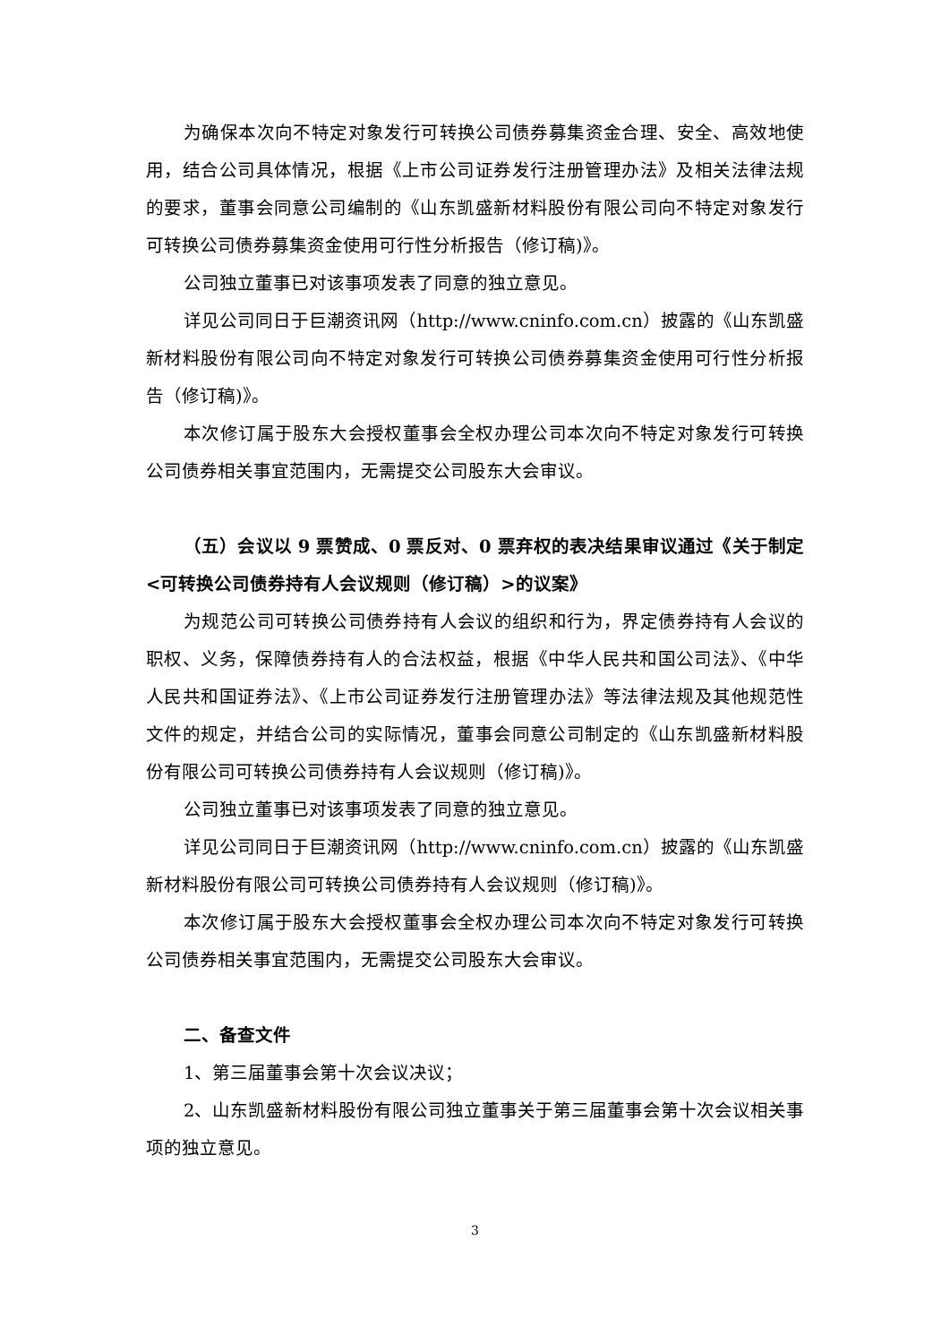为确保本次向不特定对象发行可转换公司债券募集资金合理、安全、高效地使用，结合公司具体情况，根据《上市公司证券发行注册管理办法》及相关法律法规的要求，董事会同意公司编制的《山东凯盛新材料股份有限公司向不特定对象发行可转换公司债券募集资金使用可行性分析报告（修订稿)》。
公司独立董事已对该事项发表了同意的独立意见。
详见公司同日于巨潮资讯网（http://www.cninfo.com.cn）披露的《山东凯盛新材料股份有限公司向不特定对象发行可转换公司债券募集资金使用可行性分析报告（修订稿)》。
本次修订属于股东大会授权董事会全权办理公司本次向不特定对象发行可转换公司债券相关事宜范围内，无需提交公司股东大会审议。
（五）会议以 9 票赞成、0 票反对、0 票弃权的表决结果审议通过《关于制定<可转换公司债券持有人会议规则（修订稿）>的议案》
为规范公司可转换公司债券持有人会议的组织和行为，界定债券持有人会议的职权、义务，保障债券持有人的合法权益，根据《中华人民共和国公司法》、《中华人民共和国证券法》、《上市公司证券发行注册管理办法》等法律法规及其他规范性文件的规定，并结合公司的实际情况，董事会同意公司制定的《山东凯盛新材料股份有限公司可转换公司债券持有人会议规则（修订稿)》。
公司独立董事已对该事项发表了同意的独立意见。
详见公司同日于巨潮资讯网（http://www.cninfo.com.cn）披露的《山东凯盛新材料股份有限公司可转换公司债券持有人会议规则（修订稿)》。
本次修订属于股东大会授权董事会全权办理公司本次向不特定对象发行可转换公司债券相关事宜范围内，无需提交公司股东大会审议。
二、备查文件
1、第三届董事会第十次会议决议；
2、山东凯盛新材料股份有限公司独立董事关于第三届董事会第十次会议相关事项的独立意见。
3